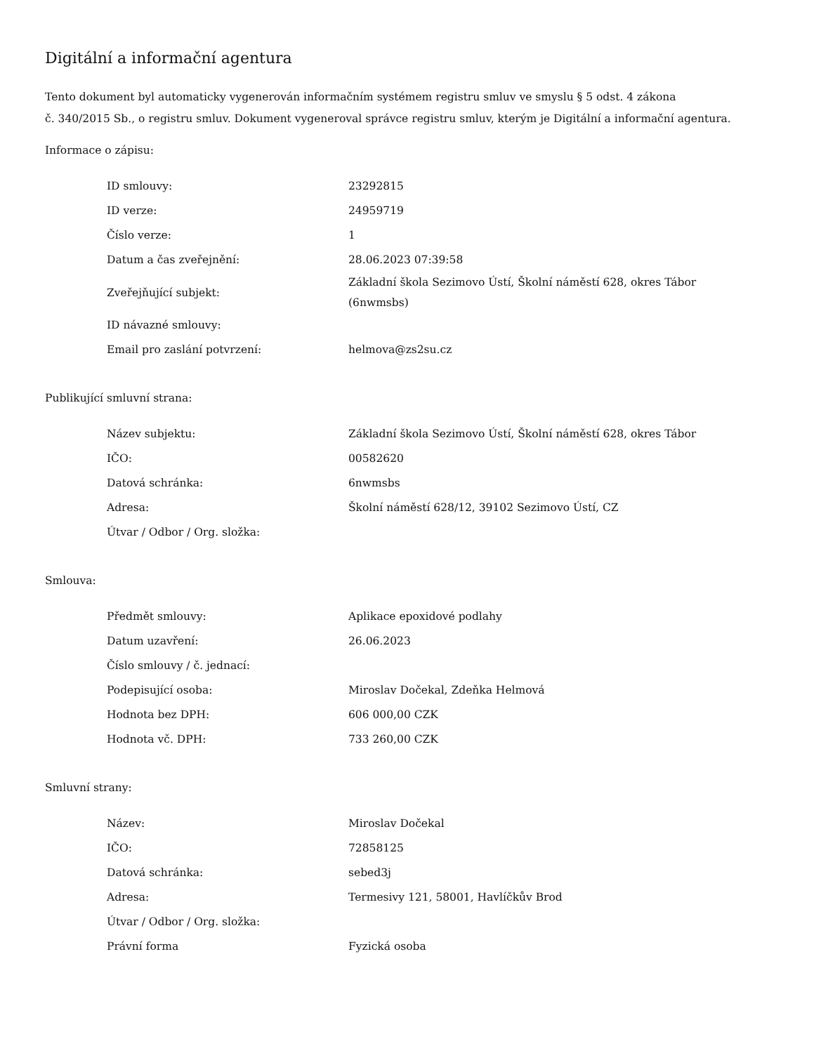Digitální a informační agentura
Tento dokument byl automaticky vygenerován informačním systémem registru smluv ve smyslu § 5 odst. 4 zákona
č. 340/2015 Sb., o registru smluv. Dokument vygeneroval správce registru smluv, kterým je Digitální a informační agentura.
Informace o zápisu:
| ID smlouvy: | 23292815 |
| ID verze: | 24959719 |
| Číslo verze: | 1 |
| Datum a čas zveřejnění: | 28.06.2023 07:39:58 |
| Zveřejňující subjekt: | Základní škola Sezimovo Ústí, Školní náměstí 628, okres Tábor (6nwmsbs) |
| ID návazné smlouvy: | |
| Email pro zaslání potvrzení: | helmova@zs2su.cz |
Publikující smluvní strana:
| Název subjektu: | Základní škola Sezimovo Ústí, Školní náměstí 628, okres Tábor |
| IČO: | 00582620 |
| Datová schránka: | 6nwmsbs |
| Adresa: | Školní náměstí 628/12, 39102 Sezimovo Ústí, CZ |
| Útvar / Odbor / Org. složka: | |
Smlouva:
| Předmět smlouvy: | Aplikace epoxidové podlahy |
| Datum uzavření: | 26.06.2023 |
| Číslo smlouvy / č. jednací: | |
| Podepisující osoba: | Miroslav Dočekal, Zdeňka Helmová |
| Hodnota bez DPH: | 606 000,00 CZK |
| Hodnota vč. DPH: | 733 260,00 CZK |
Smluvní strany:
| Název: | Miroslav Dočekal |
| IČO: | 72858125 |
| Datová schránka: | sebed3j |
| Adresa: | Termesivy 121, 58001, Havlíčkův Brod |
| Útvar / Odbor / Org. složka: | |
| Právní forma | Fyzická osoba |